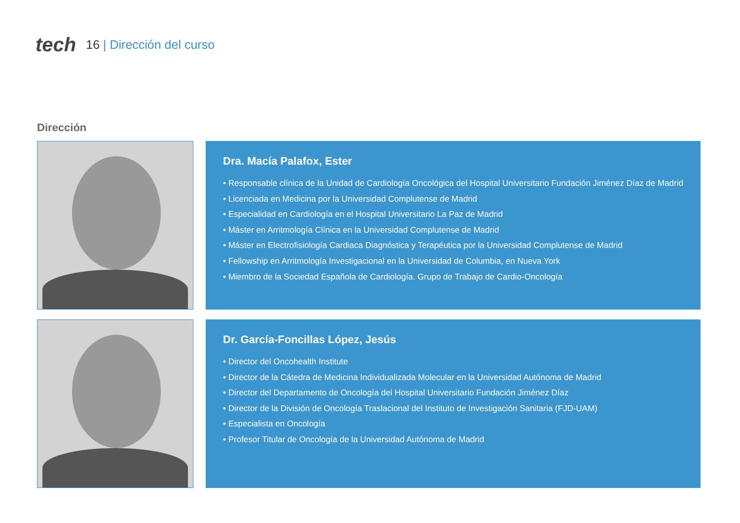tech 16 | Dirección del curso
Dirección
Dra. Macía Palafox, Ester
• Responsable clínica de la Unidad de Cardiología Oncológica del Hospital Universitario Fundación Jiménez Díaz de Madrid
• Licenciada en Medicina por la Universidad Complutense de Madrid
• Especialidad en Cardiología en el Hospital Universitario La Paz de Madrid
• Máster en Arritmología Clínica en la Universidad Complutense de Madrid
• Máster en Electrofisiología Cardiaca Diagnóstica y Terapéutica por la Universidad Complutense de Madrid
• Fellowship en Arritmología Investigacional en la Universidad de Columbia, en Nueva York
• Miembro de la Sociedad Española de Cardiología. Grupo de Trabajo de Cardio-Oncología
Dr. García-Foncillas López, Jesús
• Director del Oncohealth Institute
• Director de la Cátedra de Medicina Individualizada Molecular en la Universidad Autónoma de Madrid
• Director del Departamento de Oncología del Hospital Universitario Fundación Jiménez Díaz
• Director de la División de Oncología Traslacional del Instituto de Investigación Sanitaria (FJD-UAM)
• Especialista en Oncología
• Profesor Titular de Oncología de la Universidad Autónoma de Madrid